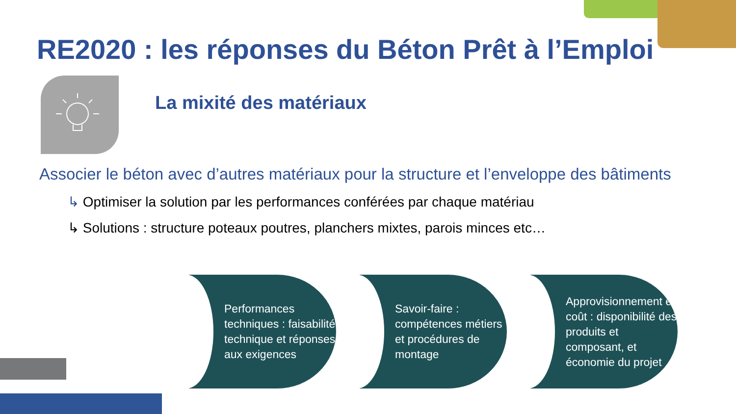RE2020 : les réponses du Béton Prêt à l’Emploi
La mixité des matériaux
Associer le béton avec d’autres matériaux pour la structure et l’enveloppe des bâtiments
↳ Optimiser la solution par les performances conférées par chaque matériau
↳ Solutions : structure poteaux poutres, planchers mixtes, parois minces etc…
Performances techniques : faisabilité technique et réponses aux exigences
Savoir-faire : compétences métiers et procédures de montage
Approvisionnement et coût : disponibilité des produits et composant, et économie du projet